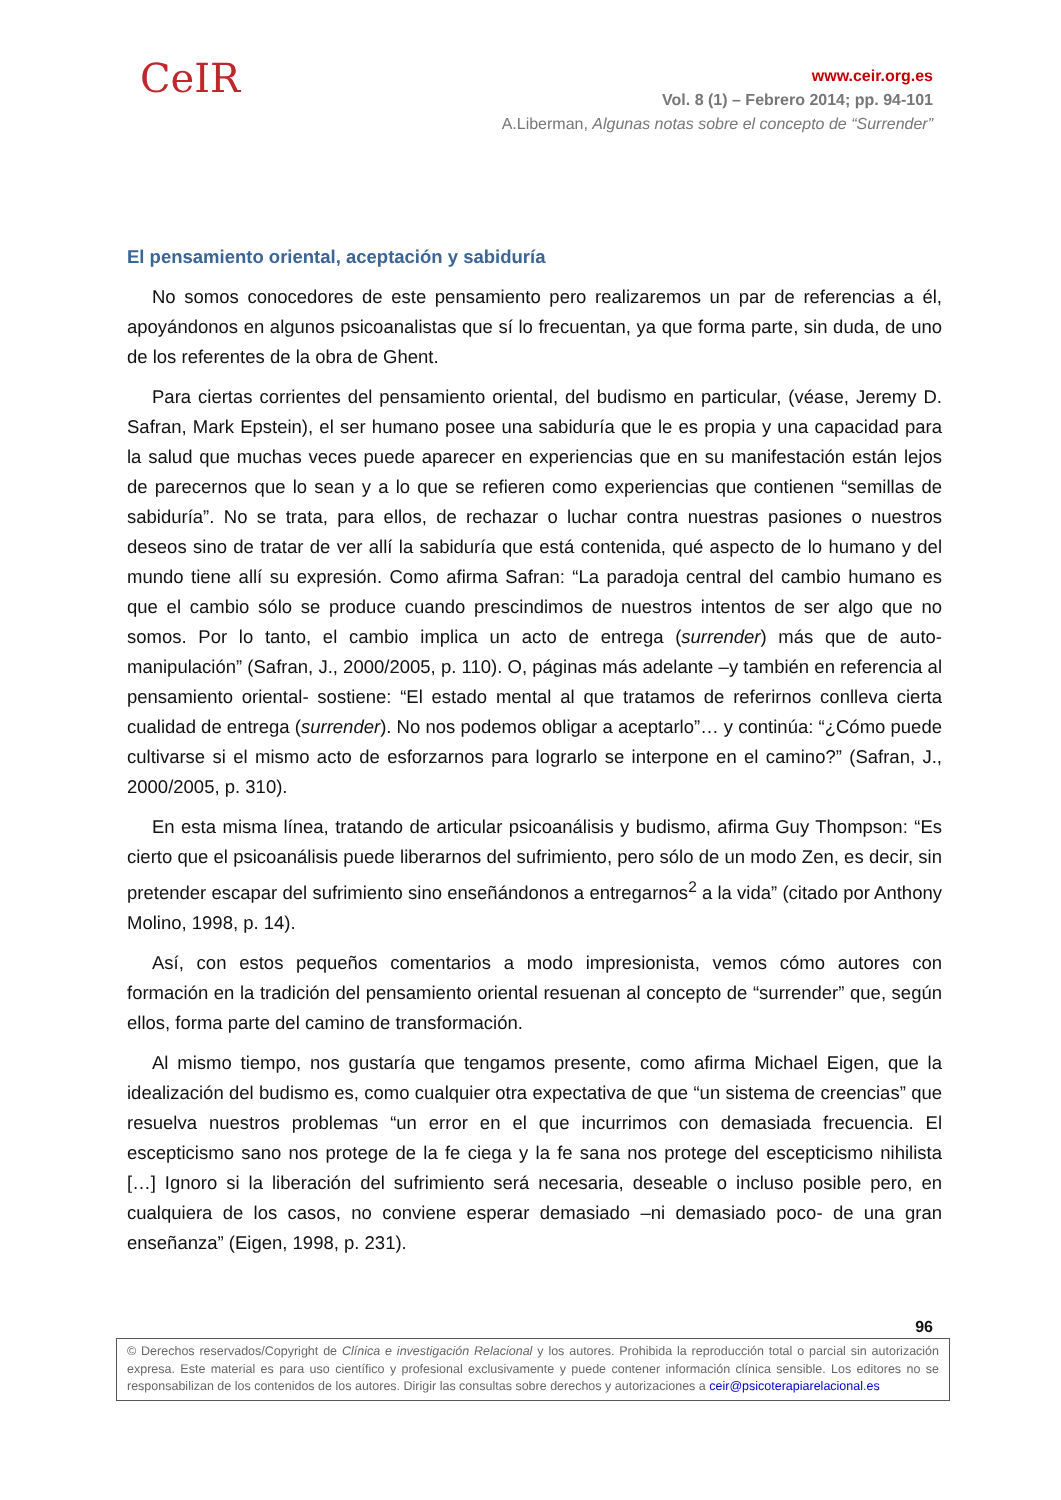CeIR
www.ceir.org.es
Vol. 8 (1) – Febrero 2014; pp. 94-101
A.Liberman, Algunas notas sobre el concepto de “Surrender”
El pensamiento oriental, aceptación y sabiduría
No somos conocedores de este pensamiento pero realizaremos un par de referencias a él, apoyándonos en algunos psicoanalistas que sí lo frecuentan, ya que forma parte, sin duda, de uno de los referentes de la obra de Ghent.
Para ciertas corrientes del pensamiento oriental, del budismo en particular, (véase, Jeremy D. Safran, Mark Epstein), el ser humano posee una sabiduría que le es propia y una capacidad para la salud que muchas veces puede aparecer en experiencias que en su manifestación están lejos de parecernos que lo sean y a lo que se refieren como experiencias que contienen “semillas de sabiduría”. No se trata, para ellos, de rechazar o luchar contra nuestras pasiones o nuestros deseos sino de tratar de ver allí la sabiduría que está contenida, qué aspecto de lo humano y del mundo tiene allí su expresión. Como afirma Safran: “La paradoja central del cambio humano es que el cambio sólo se produce cuando prescindimos de nuestros intentos de ser algo que no somos. Por lo tanto, el cambio implica un acto de entrega (surrender) más que de auto-manipulación” (Safran, J., 2000/2005, p. 110). O, páginas más adelante –y también en referencia al pensamiento oriental- sostiene: “El estado mental al que tratamos de referirnos conlleva cierta cualidad de entrega (surrender). No nos podemos obligar a aceptarlo”… y continúa: “¿Cómo puede cultivarse si el mismo acto de esforzarnos para lograrlo se interpone en el camino?” (Safran, J., 2000/2005, p. 310).
En esta misma línea, tratando de articular psicoanálisis y budismo, afirma Guy Thompson: “Es cierto que el psicoanálisis puede liberarnos del sufrimiento, pero sólo de un modo Zen, es decir, sin pretender escapar del sufrimiento sino enseñándonos a entregarnos<sup>2</sup> a la vida” (citado por Anthony Molino, 1998, p. 14).
Así, con estos pequeños comentarios a modo impresionista, vemos cómo autores con formación en la tradición del pensamiento oriental resuenan al concepto de “surrender” que, según ellos, forma parte del camino de transformación.
Al mismo tiempo, nos gustaría que tengamos presente, como afirma Michael Eigen, que la idealización del budismo es, como cualquier otra expectativa de que “un sistema de creencias” que resuelva nuestros problemas “un error en el que incurrimos con demasiada frecuencia. El escepticismo sano nos protege de la fe ciega y la fe sana nos protege del escepticismo nihilista […] Ignoro si la liberación del sufrimiento será necesaria, deseable o incluso posible pero, en cualquiera de los casos, no conviene esperar demasiado –ni demasiado poco- de una gran enseñanza” (Eigen, 1998, p. 231).
96
© Derechos reservados/Copyright de Clínica e investigación Relacional y los autores. Prohibida la reproducción total o parcial sin autorización expresa. Este material es para uso científico y profesional exclusivamente y puede contener información clínica sensible. Los editores no se responsabilizan de los contenidos de los autores. Dirigir las consultas sobre derechos y autorizaciones a ceir@psicoterapiarelacional.es